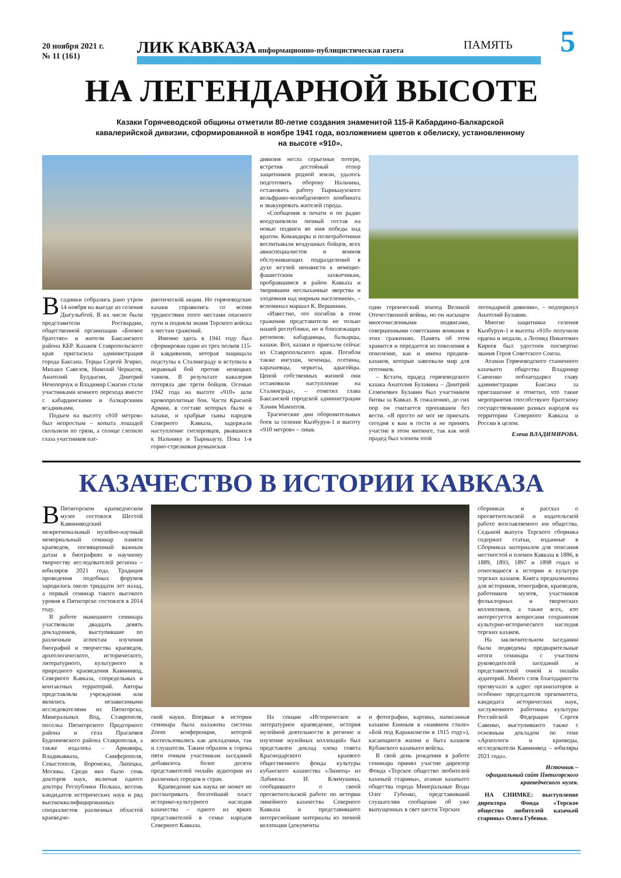20 ноября 2021 г.
№ 11 (161)
ЛИК КАВКАЗА информационно-публицистическая газета ПАМЯТЬ 5
НА ЛЕГЕНДАРНОЙ ВЫСОТЕ
Казаки Горячеводской общины отметили 80-летие создания знаменитой 115-й Кабардино-Балкарской кавалерийской дивизии, сформированной в ноябре 1941 года, возложением цветов к обелиску, установленному на высоте «910».
Всадники собрались рано утром 14 ноября на выезде из селения Дыгулыбгей. В их числе были представители Росгвардии, общественной организации «Боевое братство» и жители Баксанского района КБР. Казаков Ставропольского края пригласила администрация города Баксана. Терцы Сергей Згирко, Михаил Савелов, Николай Черкасов, Анатолий Булдыгин, Дмитрий Нечепорчук и Владимир Смагин стали участниками конного перехода вместе с кабардинскими и балкарскими всадниками.
Подъем на высоту «910 метров» был непростым – копыта лошадей скользили по грязи, а солнце слепило глаза участников пат-
риотической акции. Но горячеводские казаки справились со всеми трудностями этого местами опасного пути и подняли знамя Терского войска к местам сражений.
Именно здесь в 1941 году был сформирован один из трех полков 115-й кавдивизии, которая защищала подступы к Сталинграду и вступила в неравный бой против немецких танков. В результате кавалерия потеряла две трети бойцов. Осенью 1942 года на высоте «910» шли кровопролитные бои. Части Красной Армии, в составе которых были и казаки, и храбрые сыны народов Северного Кавказа, задержали наступление гитлеровцев, рвавшихся к Нальчику и Тырныаузу. Пока 1-я горно-стрелковая румынская
дивизия несла серьезные потери, встретив достойный отпор защитников родной земли, удалось подготовить оборону Нальчика, остановить работу Тырныаузского вольфрамо-молибденового комбината и эвакуировать жителей города.
«Сообщения в печати и по радио воодушевляли личный состав на новые подвиги во имя победы над врагом. Командиры и политработники воспитывали воздушных бойцов, всех авиаспециалистов и воинов обслуживающих подразделений в духе жгучей ненависти к немецко-фашистским захватчикам, пробравшимся в район Кавказа и творившим неслыханные зверства и злодеяния над мирным населением», – вспоминал маршал К. Вершинин.
«Известно, что погибли в этом сражении представители не только нашей республики, но и близлежащих регионов: кабардинцы, балкарцы, казаки. Вот, казаки и приехали сейчас из Ставропольского края. Погибли также ингуши, чеченцы, осетины, карачаевцы, черкесы, адыгейцы. Ценой собственных жизней они остановили наступление на Сталинград», – отметил глава Баксанской городской администрации Хачим Мамхегов.
Трагические дни оборонительных боев за селение Кызбурун-1 и высоту «910 метров» – лишь
один героический эпизод Великой Отечественной войны, но он насыщен многочисленными подвигами, совершенными советскими воинами в этих сражениях. Память об этом хранится и передается из поколения в поколение, как и имена предков-казаков, которые завоевали мир для потомков.
– Кстати, прадед горячеводского казака Анатолия Булавина – Дмитрий Семенович Булавин был участником битвы за Кавказ. К сожалению, до сих пор он считается пропавшим без вести. «Я просто не мог не приехать сегодня к вам в гости и не принять участие в этом митинге, так как мой прадед был членом этой
легендарной дивизии», – подчеркнул Анатолий Булавин.
Многие защитники селения Кызбурун-1 и высоты «910» получили ордена и медали, а Леонид Никитович Киреев был удостоен посмертно звания Героя Советского Союза.
Атаман Горячеводского станичного казачьего общества Владимир Савченко поблагодарил главу администрации Баксана за приглашение и отметил, что такие мероприятия способствуют братскому сосуществованию разных народов на территории Северного Кавказа и России в целом.
Елена ВЛАДИМИРОВА.
КАЗАЧЕСТВО В ИСТОРИИ КАВКАЗА
ВПятигорском краеведческом музее состоялся Шестой Кавминводский межрегиональный музейно-научный мемориальный семинар памяти краеведов, посвященный важным датам в биографиях и научному творчеству исследователей региона – юбиляров 2021 года. Традиция проведения подобных форумов зародилась около тридцати лет назад, а первый семинар такого высокого уровня в Пятигорске состоялся в 2014 году.
В работе нынешнего семинара участвовали двадцать девять докладчиков, выступившие по различным аспектам изучения биографий и творчества краеведов, археологического, исторического, литературного, культурного и природного краеведения Кавминвод, Северного Кавказа, сопредельных и контактных территорий. Авторы представляли учреждения или являлись независимыми исследователями из Пятигорска, Минеральных Вод, Ставрополя, поселка Пятигорского Предгорного района и села Прасковея Буденновского района Ставрополья, а также издалека – Армавира, Владикавказа, Симферополя, Севастополя, Воронежа, Липецка, Москвы. Среди них было семь докторов наук, включая одного доктора Республики Польша, восемь кандидатов исторических наук и ряд высококвалифицированных специалистов различных областей краеведче-
ской науки. Впервые в истории семинара была налажена система Zoom конференции, которой воспользовались как докладчики, так и слушатели. Таким образом к сорока пяти очным участникам заседаний добавилось более десяти представителей онлайн аудитории из различных городов и стран.
Краеведение как наука не может не рассматривать богатейший пласт историко-культурного наследия казачества – одного из ярких представителей в семье народов Северного Кавказа.
На секции «Историческое и литературное краеведение, история музейной деятельности в регионе и изучение музейных коллекций» был представлен доклад члена совета Краснодарского краевого общественного фонда культуры кубанского казачества «Линеец» из Лабинска И. Климушина, сообщившего о своей просветительской работе по истории линейного казачества Северного Кавказа и представившего интереснейшие материалы из личной коллекции (документы
и фотографии, картина, написанная казаком Ениным в «наивном стиле» «Бой под Каракилисом в 1915 году»), касающиеся жизни и быта казаков Кубанского казачьего войска.
В свой день рождения в работе семинара принял участие директор Фонда «Терское общество любителей казачьей старины», атаман казачьего общества города Минеральные Воды Олег Губенко, представивший слушателям сообщение об уже выпущенных в свет шести Терских
сборниках и рассказ о просветительской и издательской работе возглавляемого им общества. Седьмой выпуск Терского сборника содержит статьи, изданные в Сборниках материалов для описания местностей и племен Кавказа в 1886, в 1889, 1893, 1897 и 1898 годах и относящиеся к истории и культуре терских казаков. Книга предназначена для историков, этнографов, краеведов, работников музеев, участников фольклорных и творческих коллективов, а также всех, кто интересуется вопросами сохранения культурно-исторического наследия терских казаков.
На заключительном заседании были подведены предварительные итоги семинара с участием руководителей заседаний и представителей очной и онлайн аудиторий. Много слов благодарности прозвучало в адрес организаторов и особенно председателя оргкомитета, кандидата исторических наук, заслуженного работника культуры Российской Федерации Сергея Савенко, выступившего также с основным докладом по теме «Археологи и краеведы, исследователи Кавминвод – юбиляры 2021 года».
Источник –
официальный сайт Пятигорского краеведческого музея.
НА СНИМКЕ: выступление директора Фонда «Терское общество любителей казачьей старины» Олега Губенко.